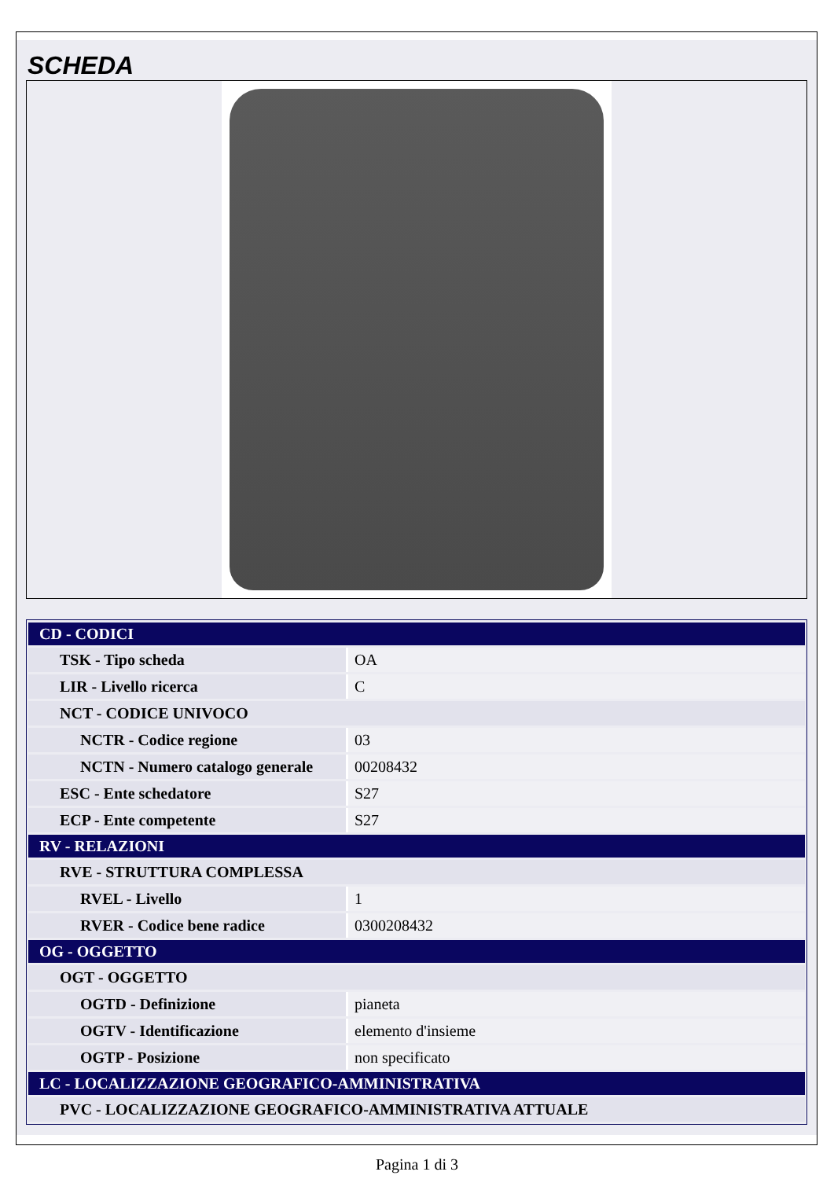SCHEDA
| CD - CODICI | |
| TSK - Tipo scheda | OA |
| LIR - Livello ricerca | C |
| NCT - CODICE UNIVOCO | |
| NCTR - Codice regione | 03 |
| NCTN - Numero catalogo generale | 00208432 |
| ESC - Ente schedatore | S27 |
| ECP - Ente competente | S27 |
| RV - RELAZIONI | |
| RVE - STRUTTURA COMPLESSA | |
| RVEL - Livello | 1 |
| RVER - Codice bene radice | 0300208432 |
| OG - OGGETTO | |
| OGT - OGGETTO | |
| OGTD - Definizione | pianeta |
| OGTV - Identificazione | elemento d'insieme |
| OGTP - Posizione | non specificato |
| LC - LOCALIZZAZIONE GEOGRAFICO-AMMINISTRATIVA | |
| PVC - LOCALIZZAZIONE GEOGRAFICO-AMMINISTRATIVA ATTUALE | |
Pagina 1 di 3